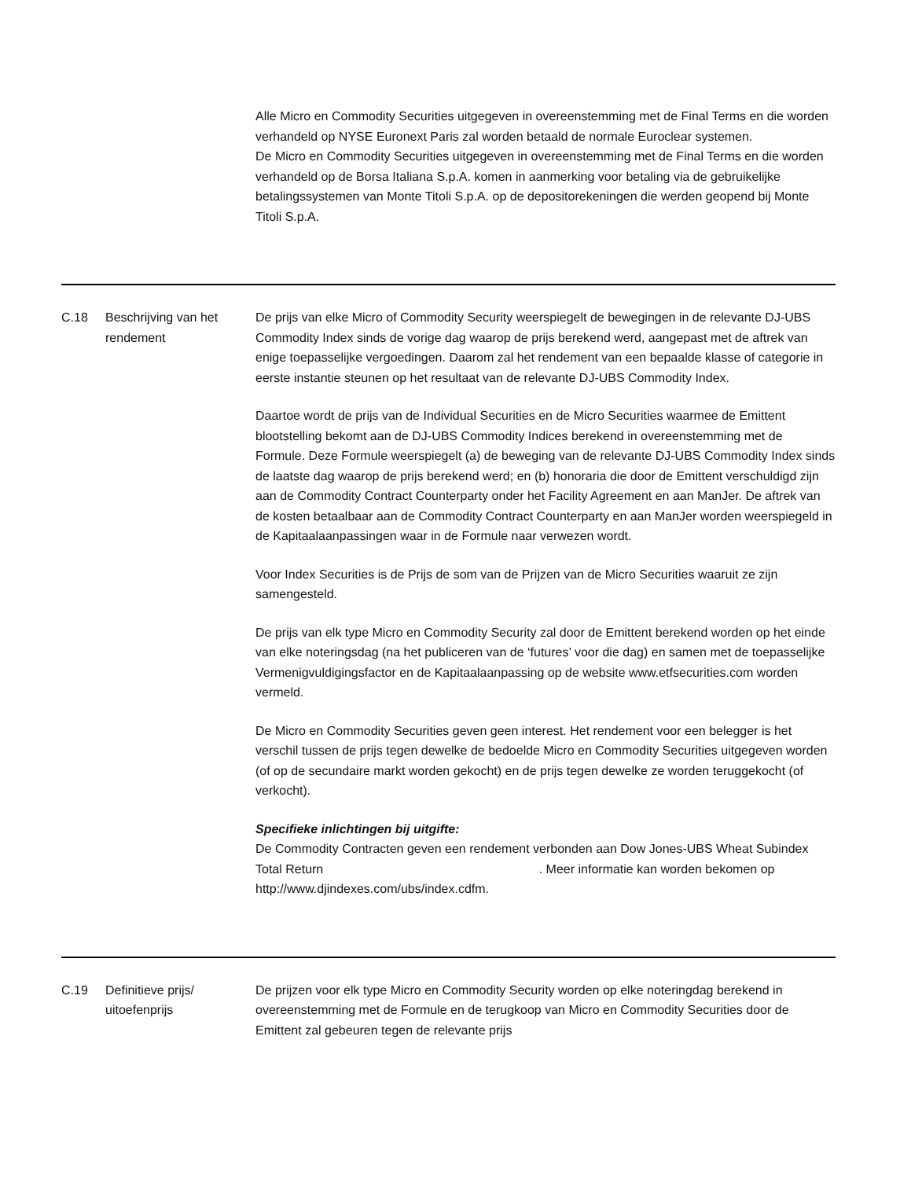| | | Alle Micro en Commodity Securities uitgegeven in overeenstemming met de Final Terms en die worden verhandeld op NYSE Euronext Paris zal worden betaald de normale Euroclear systemen. De Micro en Commodity Securities uitgegeven in overeenstemming met de Final Terms en die worden verhandeld op de Borsa Italiana S.p.A. komen in aanmerking voor betaling via de gebruikelijke betalingssystemen van Monte Titoli S.p.A. op de depositorekeningen die werden geopend bij Monte Titoli S.p.A. |
| C.18 | Beschrijving van het rendement | De prijs van elke Micro of Commodity Security weerspiegelt de bewegingen in de relevante DJ-UBS Commodity Index sinds de vorige dag waarop de prijs berekend werd, aangepast met de aftrek van enige toepasselijke vergoedingen. Daarom zal het rendement van een bepaalde klasse of categorie in eerste instantie steunen op het resultaat van de relevante DJ-UBS Commodity Index. Daartoe wordt de prijs van de Individual Securities en de Micro Securities waarmee de Emittent blootstelling bekomt aan de DJ-UBS Commodity Indices berekend in overeenstemming met de Formule. Deze Formule weerspiegelt (a) de beweging van de relevante DJ-UBS Commodity Index sinds de laatste dag waarop de prijs berekend werd; en (b) honoraria die door de Emittent verschuldigd zijn aan de Commodity Contract Counterparty onder het Facility Agreement en aan ManJer. De aftrek van de kosten betaalbaar aan de Commodity Contract Counterparty en aan ManJer worden weerspiegeld in de Kapitaalaanpassingen waar in de Formule naar verwezen wordt. Voor Index Securities is de Prijs de som van de Prijzen van de Micro Securities waaruit ze zijn samengesteld. De prijs van elk type Micro en Commodity Security zal door de Emittent berekend worden op het einde van elke noteringsdag (na het publiceren van de ‘futures’ voor die dag) en samen met de toepasselijke Vermenigvuldigingsfactor en de Kapitaalaanpassing op de website www.etfsecurities.com worden vermeld. De Micro en Commodity Securities geven geen interest. Het rendement voor een belegger is het verschil tussen de prijs tegen dewelke de bedoelde Micro en Commodity Securities uitgegeven worden (of op de secundaire markt worden gekocht) en de prijs tegen dewelke ze worden teruggekocht (of verkocht). Specifieke inlichtingen bij uitgifte: De Commodity Contracten geven een rendement verbonden aan Dow Jones-UBS Wheat Subindex Total Return . Meer informatie kan worden bekomen op http://www.djindexes.com/ubs/index.cdfm. |
| C.19 | Definitieve prijs/ uitoefenprijs | De prijzen voor elk type Micro en Commodity Security worden op elke noteringdag berekend in overeenstemming met de Formule en de terugkoop van Micro en Commodity Securities door de Emittent zal gebeuren tegen de relevante prijs |